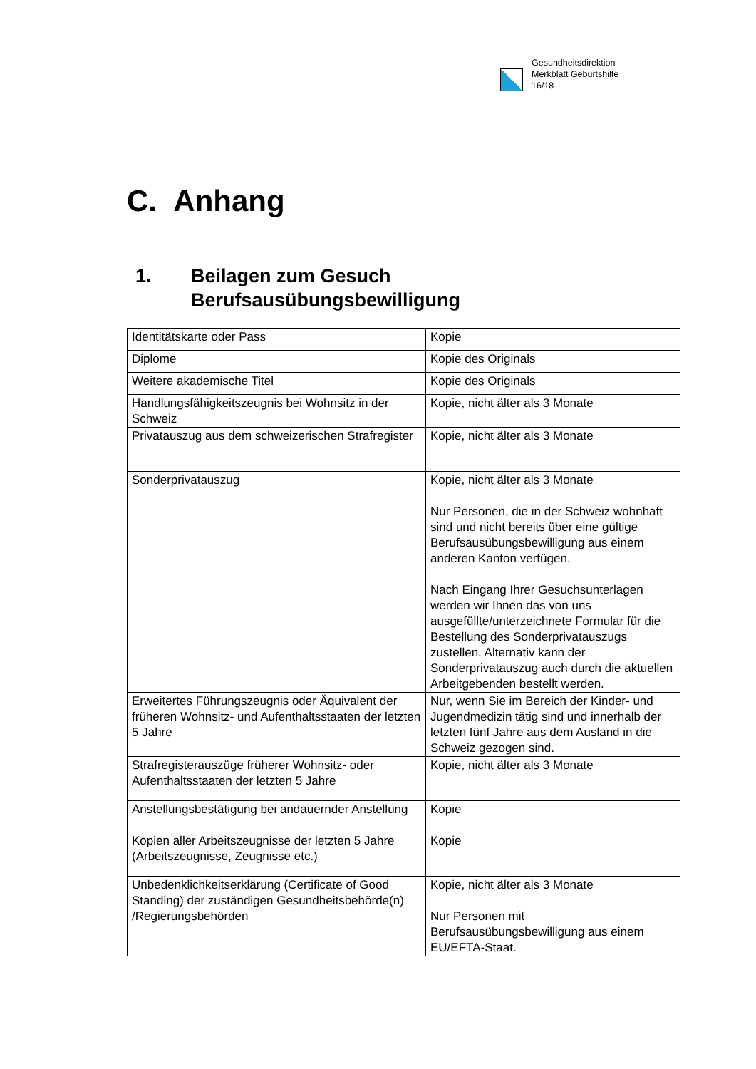Gesundheitsdirektion
Merkblatt Geburtshilfe
16/18
C. Anhang
1. Beilagen zum Gesuch
Berufsausübungsbewilligung
| Identitätskarte oder Pass | Kopie |
| Diplome | Kopie des Originals |
| Weitere akademische Titel | Kopie des Originals |
| Handlungsfähigkeitszeugnis bei Wohnsitz in der Schweiz | Kopie, nicht älter als 3 Monate |
| Privatauszug aus dem schweizerischen Strafregister | Kopie, nicht älter als 3 Monate |
| Sonderprivatauszug | Kopie, nicht älter als 3 Monate Nur Personen, die in der Schweiz wohnhaft sind und nicht bereits über eine gültige Berufsausübungsbewilligung aus einem anderen Kanton verfügen. Nach Eingang Ihrer Gesuchsunterlagen werden wir Ihnen das von uns ausgefüllte/unterzeichnete Formular für die Bestellung des Sonderprivatauszugs zustellen. Alternativ kann der Sonderprivatauszug auch durch die aktuellen Arbeitgebenden bestellt werden. |
| Erweitertes Führungszeugnis oder Äquivalent der früheren Wohnsitz- und Aufenthaltsstaaten der letzten 5 Jahre | Nur, wenn Sie im Bereich der Kinder- und Jugendmedizin tätig sind und innerhalb der letzten fünf Jahre aus dem Ausland in die Schweiz gezogen sind. |
| Strafregisterauszüge früherer Wohnsitz- oder Aufenthaltsstaaten der letzten 5 Jahre | Kopie, nicht älter als 3 Monate |
| Anstellungsbestätigung bei andauernder Anstellung | Kopie |
| Kopien aller Arbeitszeugnisse der letzten 5 Jahre (Arbeitszeugnisse, Zeugnisse etc.) | Kopie |
| Unbedenklichkeitserklärung (Certificate of Good Standing) der zuständigen Gesundheitsbehörde(n) /Regierungsbehörden | Kopie, nicht älter als 3 Monate Nur Personen mit Berufsausübungsbewilligung aus einem EU/EFTA-Staat. |